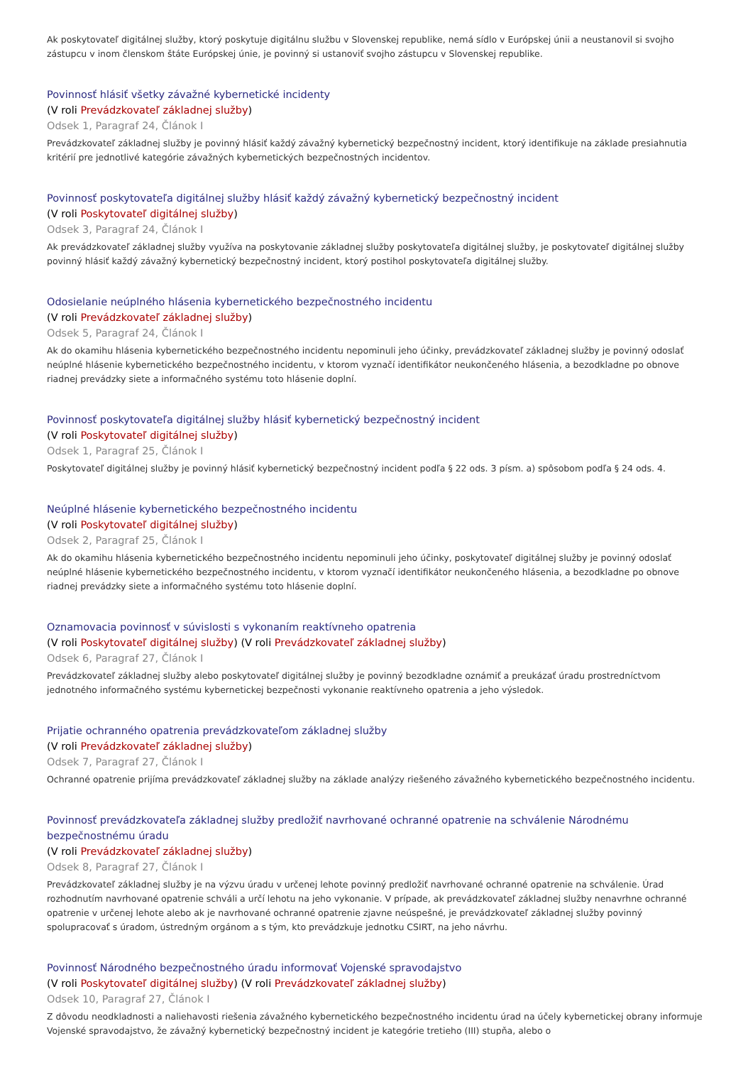Ak poskytovateľ digitálnej služby, ktorý poskytuje digitálnu službu v Slovenskej republike, nemá sídlo v Európskej únii a neustanovil si svojho zástupcu v inom členskom štáte Európskej únie, je povinný si ustanoviť svojho zástupcu v Slovenskej republike.
Povinnosť hlásiť všetky závažné kybernetické incidenty
(V roli Prevádzkovateľ základnej služby)
Odsek 1, Paragraf 24, Článok I
Prevádzkovateľ základnej služby je povinný hlásiť každý závažný kybernetický bezpečnostný incident, ktorý identifikuje na základe presiahnutia kritérií pre jednotlivé kategórie závažných kybernetických bezpečnostných incidentov.
Povinnosť poskytovateľa digitálnej služby hlásiť každý závažný kybernetický bezpečnostný incident
(V roli Poskytovateľ digitálnej služby)
Odsek 3, Paragraf 24, Článok I
Ak prevádzkovateľ základnej služby využíva na poskytovanie základnej služby poskytovateľa digitálnej služby, je poskytovateľ digitálnej služby povinný hlásiť každý závažný kybernetický bezpečnostný incident, ktorý postihol poskytovateľa digitálnej služby.
Odosielanie neúplného hlásenia kybernetického bezpečnostného incidentu
(V roli Prevádzkovateľ základnej služby)
Odsek 5, Paragraf 24, Článok I
Ak do okamihu hlásenia kybernetického bezpečnostného incidentu nepominuli jeho účinky, prevádzkovateľ základnej služby je povinný odoslať neúplné hlásenie kybernetického bezpečnostného incidentu, v ktorom vyznačí identifikátor neukončeného hlásenia, a bezodkladne po obnove riadnej prevádzky siete a informačného systému toto hlásenie doplní.
Povinnosť poskytovateľa digitálnej služby hlásiť kybernetický bezpečnostný incident
(V roli Poskytovateľ digitálnej služby)
Odsek 1, Paragraf 25, Článok I
Poskytovateľ digitálnej služby je povinný hlásiť kybernetický bezpečnostný incident podľa § 22 ods. 3 písm. a) spôsobom podľa § 24 ods. 4.
Neúplné hlásenie kybernetického bezpečnostného incidentu
(V roli Poskytovateľ digitálnej služby)
Odsek 2, Paragraf 25, Článok I
Ak do okamihu hlásenia kybernetického bezpečnostného incidentu nepominuli jeho účinky, poskytovateľ digitálnej služby je povinný odoslať neúplné hlásenie kybernetického bezpečnostného incidentu, v ktorom vyznačí identifikátor neukončeného hlásenia, a bezodkladne po obnove riadnej prevádzky siete a informačného systému toto hlásenie doplní.
Oznamovacia povinnosť v súvislosti s vykonaním reaktívneho opatrenia
(V roli Poskytovateľ digitálnej služby) (V roli Prevádzkovateľ základnej služby)
Odsek 6, Paragraf 27, Článok I
Prevádzkovateľ základnej služby alebo poskytovateľ digitálnej služby je povinný bezodkladne oznámiť a preukázať úradu prostredníctvom jednotného informačného systému kybernetickej bezpečnosti vykonanie reaktívneho opatrenia a jeho výsledok.
Prijatie ochranného opatrenia prevádzkovateľom základnej služby
(V roli Prevádzkovateľ základnej služby)
Odsek 7, Paragraf 27, Článok I
Ochranné opatrenie prijíma prevádzkovateľ základnej služby na základe analýzy riešeného závažného kybernetického bezpečnostného incidentu.
Povinnosť prevádzkovateľa základnej služby predložiť navrhované ochranné opatrenie na schválenie Národnému bezpečnostnému úradu
(V roli Prevádzkovateľ základnej služby)
Odsek 8, Paragraf 27, Článok I
Prevádzkovateľ základnej služby je na výzvu úradu v určenej lehote povinný predložiť navrhované ochranné opatrenie na schválenie. Úrad rozhodnutím navrhované opatrenie schváli a určí lehotu na jeho vykonanie. V prípade, ak prevádzkovateľ základnej služby nenavrhne ochranné opatrenie v určenej lehote alebo ak je navrhované ochranné opatrenie zjavne neúspešné, je prevádzkovateľ základnej služby povinný spolupracovať s úradom, ústredným orgánom a s tým, kto prevádzkuje jednotku CSIRT, na jeho návrhu.
Povinnosť Národného bezpečnostného úradu informovať Vojenské spravodajstvo
(V roli Poskytovateľ digitálnej služby) (V roli Prevádzkovateľ základnej služby)
Odsek 10, Paragraf 27, Článok I
Z dôvodu neodkladnosti a naliehavosti riešenia závažného kybernetického bezpečnostného incidentu úrad na účely kybernetickej obrany informuje Vojenské spravodajstvo, že závažný kybernetický bezpečnostný incident je kategórie tretieho (III) stupňa, alebo o